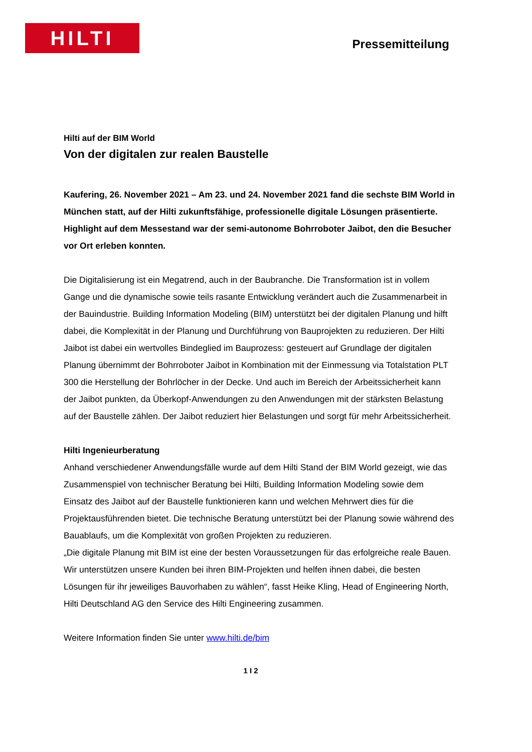HILTI
Pressemitteilung
Hilti auf der BIM World
Von der digitalen zur realen Baustelle
Kaufering, 26. November 2021 – Am 23. und 24. November 2021 fand die sechste BIM World in München statt, auf der Hilti zukunftsfähige, professionelle digitale Lösungen präsentierte. Highlight auf dem Messestand war der semi-autonome Bohrroboter Jaibot, den die Besucher vor Ort erleben konnten.
Die Digitalisierung ist ein Megatrend, auch in der Baubranche. Die Transformation ist in vollem Gange und die dynamische sowie teils rasante Entwicklung verändert auch die Zusammenarbeit in der Bauindustrie. Building Information Modeling (BIM) unterstützt bei der digitalen Planung und hilft dabei, die Komplexität in der Planung und Durchführung von Bauprojekten zu reduzieren. Der Hilti Jaibot ist dabei ein wertvolles Bindeglied im Bauprozess: gesteuert auf Grundlage der digitalen Planung übernimmt der Bohrroboter Jaibot in Kombination mit der Einmessung via Totalstation PLT 300 die Herstellung der Bohrlöcher in der Decke. Und auch im Bereich der Arbeitssicherheit kann der Jaibot punkten, da Überkopf-Anwendungen zu den Anwendungen mit der stärksten Belastung auf der Baustelle zählen. Der Jaibot reduziert hier Belastungen und sorgt für mehr Arbeitssicherheit.
Hilti Ingenieurberatung
Anhand verschiedener Anwendungsfälle wurde auf dem Hilti Stand der BIM World gezeigt, wie das Zusammenspiel von technischer Beratung bei Hilti, Building Information Modeling sowie dem Einsatz des Jaibot auf der Baustelle funktionieren kann und welchen Mehrwert dies für die Projektausführenden bietet. Die technische Beratung unterstützt bei der Planung sowie während des Bauablaufs, um die Komplexität von großen Projekten zu reduzieren.
„Die digitale Planung mit BIM ist eine der besten Voraussetzungen für das erfolgreiche reale Bauen. Wir unterstützen unsere Kunden bei ihren BIM-Projekten und helfen ihnen dabei, die besten Lösungen für ihr jeweiliges Bauvorhaben zu wählen“, fasst Heike Kling, Head of Engineering North, Hilti Deutschland AG den Service des Hilti Engineering zusammen.
Weitere Information finden Sie unter www.hilti.de/bim
1 I 2